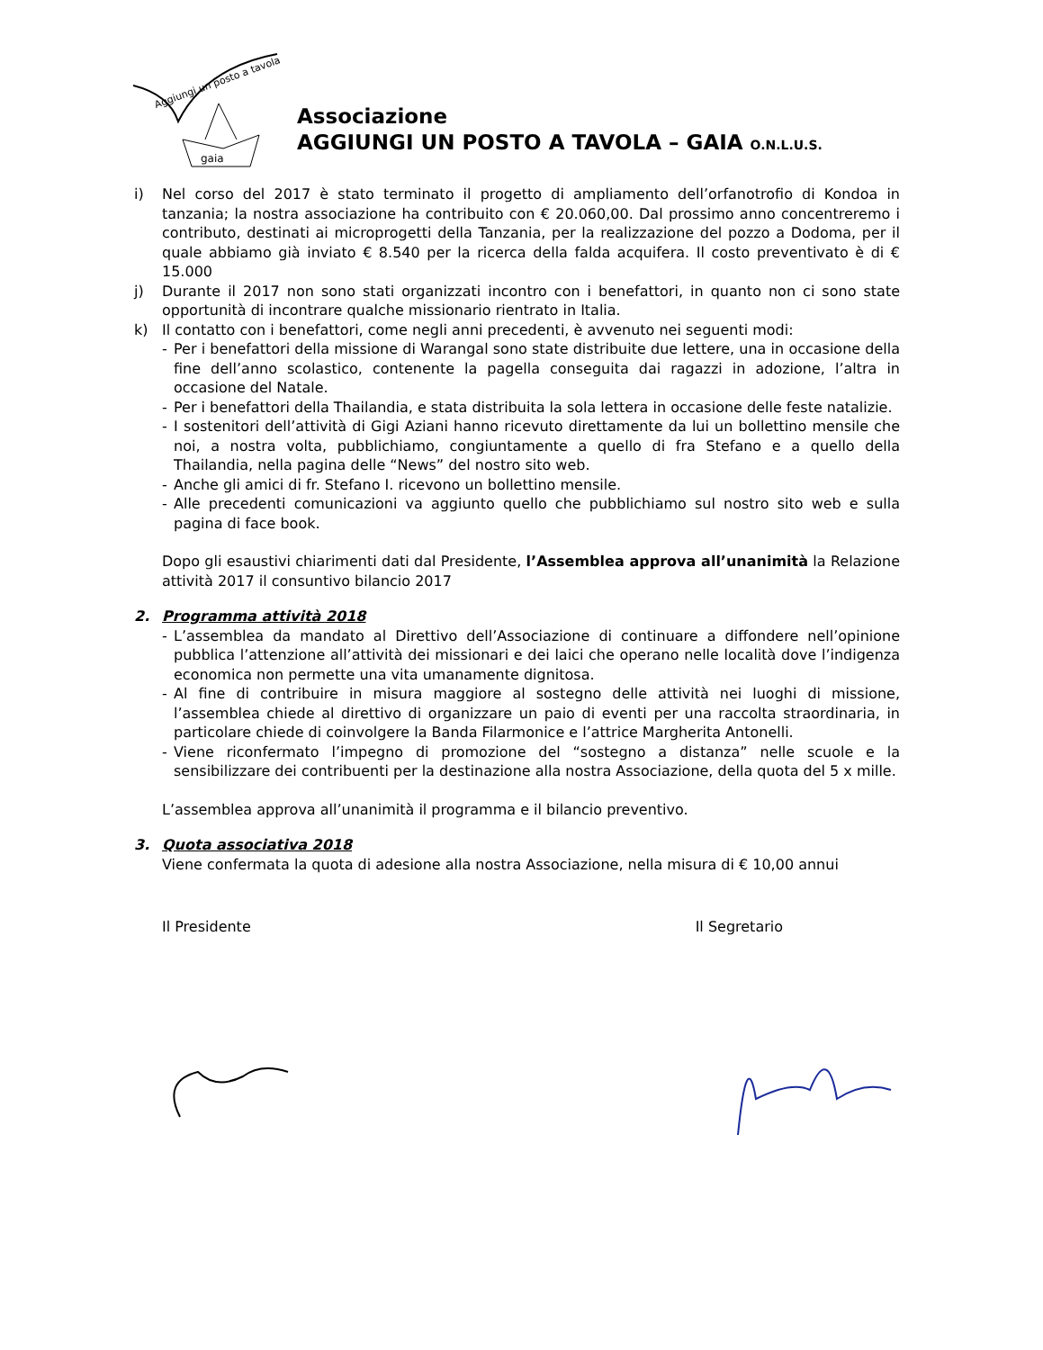Aggiungi un posto a tavola
gaia
Associazione
AGGIUNGI UN POSTO A TAVOLA – GAIA O.N.L.U.S.
i) Nel corso del 2017 è stato terminato il progetto di ampliamento dell’orfanotrofio di Kondoa in tanzania; la nostra associazione ha contribuito con € 20.060,00. Dal prossimo anno concentreremo i contributo, destinati ai microprogetti della Tanzania, per la realizzazione del pozzo a Dodoma, per il quale abbiamo già inviato € 8.540 per la ricerca della falda acquifera. Il costo preventivato è di € 15.000
j) Durante il 2017 non sono stati organizzati incontro con i benefattori, in quanto non ci sono state opportunità di incontrare qualche missionario rientrato in Italia.
k) Il contatto con i benefattori, come negli anni precedenti, è avvenuto nei seguenti modi:
- Per i benefattori della missione di Warangal sono state distribuite due lettere, una in occasione della fine dell’anno scolastico, contenente la pagella conseguita dai ragazzi in adozione, l’altra in occasione del Natale.
- Per i benefattori della Thailandia, e stata distribuita la sola lettera in occasione delle feste natalizie.
- I sostenitori dell’attività di Gigi Aziani hanno ricevuto direttamente da lui un bollettino mensile che noi, a nostra volta, pubblichiamo, congiuntamente a quello di fra Stefano e a quello della Thailandia, nella pagina delle “News” del nostro sito web.
- Anche gli amici di fr. Stefano I. ricevono un bollettino mensile.
- Alle precedenti comunicazioni va aggiunto quello che pubblichiamo sul nostro sito web e sulla pagina di face book.
Dopo gli esaustivi chiarimenti dati dal Presidente, l’Assemblea approva all’unanimità la Relazione attività 2017 il consuntivo bilancio 2017
2. Programma attività 2018
- L’assemblea da mandato al Direttivo dell’Associazione di continuare a diffondere nell’opinione pubblica l’attenzione all’attività dei missionari e dei laici che operano nelle località dove l’indigenza economica non permette una vita umanamente dignitosa.
- Al fine di contribuire in misura maggiore al sostegno delle attività nei luoghi di missione, l’assemblea chiede al direttivo di organizzare un paio di eventi per una raccolta straordinaria, in particolare chiede di coinvolgere la Banda Filarmonice e l’attrice Margherita Antonelli.
- Viene riconfermato l’impegno di promozione del “sostegno a distanza” nelle scuole e la sensibilizzare dei contribuenti per la destinazione alla nostra Associazione, della quota del 5 x mille.
L’assemblea approva all’unanimità il programma e il bilancio preventivo.
3. Quota associativa 2018
Viene confermata la quota di adesione alla nostra Associazione, nella misura di € 10,00 annui
Il Presidente Il Segretario